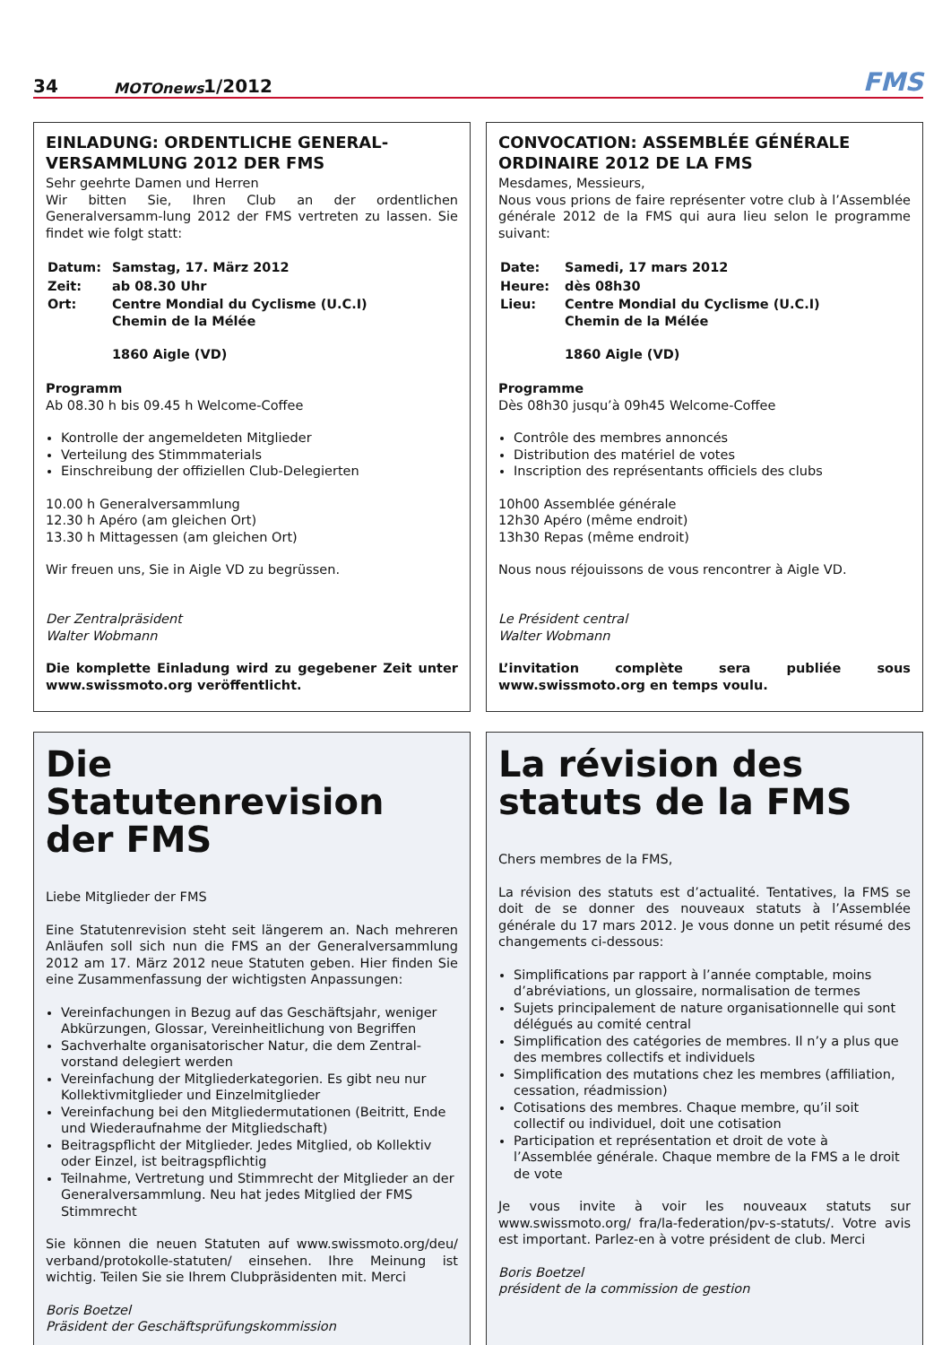34 MOTOnews 1/2012 FMS
EINLADUNG: ORDENTLICHE GENERAL-VERSAMMLUNG 2012 DER FMS
Sehr geehrte Damen und Herren
Wir bitten Sie, Ihren Club an der ordentlichen Generalversamm-lung 2012 der FMS vertreten zu lassen. Sie findet wie folgt statt:
| Datum: | Samstag, 17. März 2012 |
| Zeit: | ab 08.30 Uhr |
| Ort: | Centre Mondial du Cyclisme (U.C.I) Chemin de la Mélée 1860 Aigle (VD) |
Programm
Ab 08.30 h bis 09.45 h Welcome-Coffee
Kontrolle der angemeldeten Mitglieder
Verteilung des Stimmmaterials
Einschreibung der offiziellen Club-Delegierten
10.00 h Generalversammlung
12.30 h Apéro (am gleichen Ort)
13.30 h Mittagessen (am gleichen Ort)
Wir freuen uns, Sie in Aigle VD zu begrüssen.
Der Zentralpräsident
Walter Wobmann
Die komplette Einladung wird zu gegebener Zeit unter www.swissmoto.org veröffentlicht.
CONVOCATION: ASSEMBLÉE GÉNÉRALE ORDINAIRE 2012 DE LA FMS
Mesdames, Messieurs,
Nous vous prions de faire représenter votre club à l’Assemblée générale 2012 de la FMS qui aura lieu selon le programme suivant:
| Date: | Samedi, 17 mars 2012 |
| Heure: | dès 08h30 |
| Lieu: | Centre Mondial du Cyclisme (U.C.I) Chemin de la Mélée 1860 Aigle (VD) |
Programme
Dès 08h30 jusqu’à 09h45 Welcome-Coffee
Contrôle des membres annoncés
Distribution des matériel de votes
Inscription des représentants officiels des clubs
10h00 Assemblée générale
12h30 Apéro (même endroit)
13h30 Repas (même endroit)
Nous nous réjouissons de vous rencontrer à Aigle VD.
Le Président central
Walter Wobmann
L’invitation complète sera publiée sous www.swissmoto.org en temps voulu.
Die Statutenrevision der FMS
Liebe Mitglieder der FMS
Eine Statutenrevision steht seit längerem an. Nach mehreren Anläufen soll sich nun die FMS an der Generalversammlung 2012 am 17. März 2012 neue Statuten geben. Hier finden Sie eine Zusammenfassung der wichtigsten Anpassungen:
Vereinfachungen in Bezug auf das Geschäftsjahr, weniger Abkürzungen, Glossar, Vereinheitlichung von Begriffen
Sachverhalte organisatorischer Natur, die dem Zentral-vorstand delegiert werden
Vereinfachung der Mitgliederkategorien. Es gibt neu nur Kollektivmitglieder und Einzelmitglieder
Vereinfachung bei den Mitgliedermutationen (Beitritt, Ende und Wiederaufnahme der Mitgliedschaft)
Beitragspflicht der Mitglieder. Jedes Mitglied, ob Kollektiv oder Einzel, ist beitragspflichtig
Teilnahme, Vertretung und Stimmrecht der Mitglieder an der Generalversammlung. Neu hat jedes Mitglied der FMS Stimmrecht
Sie können die neuen Statuten auf www.swissmoto.org/deu/ verband/protokolle-statuten/ einsehen. Ihre Meinung ist wichtig. Teilen Sie sie Ihrem Clubpräsidenten mit. Merci
Boris Boetzel
Präsident der Geschäftsprüfungskommission
La révision des statuts de la FMS
Chers membres de la FMS,
La révision des statuts est d’actualité. Tentatives, la FMS se doit de se donner des nouveaux statuts à l’Assemblée générale du 17 mars 2012. Je vous donne un petit résumé des changements ci-dessous:
Simplifications par rapport à l’année comptable, moins d’abréviations, un glossaire, normalisation de termes
Sujets principalement de nature organisationnelle qui sont délégués au comité central
Simplification des catégories de membres. Il n’y a plus que des membres collectifs et individuels
Simplification des mutations chez les membres (affiliation, cessation, réadmission)
Cotisations des membres. Chaque membre, qu’il soit collectif ou individuel, doit une cotisation
Participation et représentation et droit de vote à l’Assemblée générale. Chaque membre de la FMS a le droit de vote
Je vous invite à voir les nouveaux statuts sur www.swissmoto.org/ fra/la-federation/pv-s-statuts/. Votre avis est important. Parlez-en à votre président de club. Merci
Boris Boetzel
président de la commission de gestion